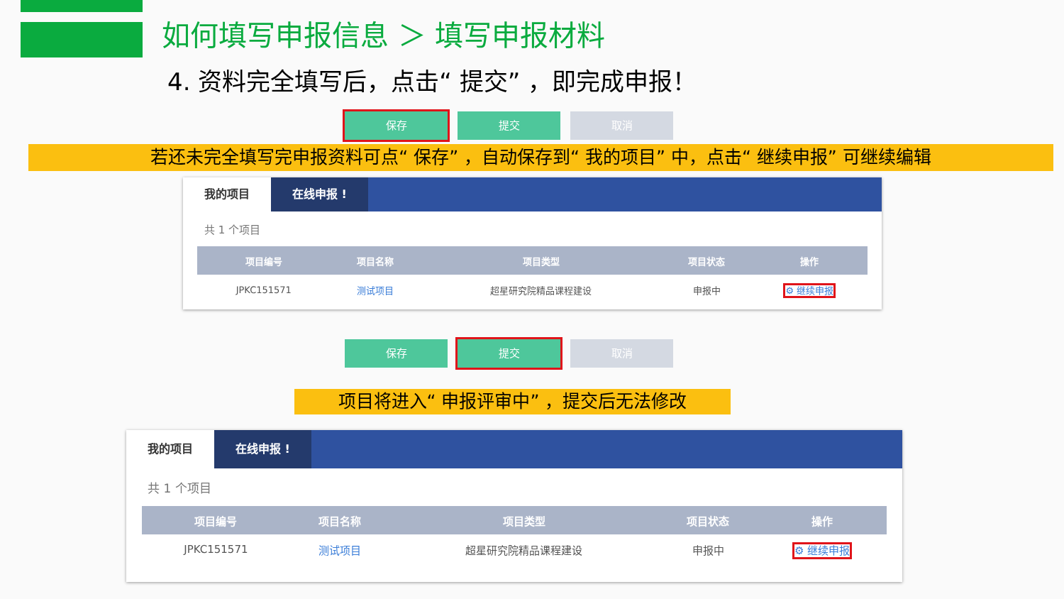如何填写申报信息 ＞ 填写申报材料
4. 资料完全填写后，点击“ 提交” ，即完成申报！
保存 提交 取消
若还未完全填写完申报资料可点“ 保存” ，自动保存到“ 我的项目” 中，点击“ 继续申报” 可继续编辑
我的项目 在线申报 !
共 1 个项目
| 项目编号 | 项目名称 | 项目类型 | 项目状态 | 操作 |
| --- | --- | --- | --- | --- |
| JPKC151571 | 测试项目 | 超星研究院精品课程建设 | 申报中 | ⚙ 继续申报 |
保存 提交 取消
项目将进入“ 申报评审中” ，提交后无法修改
我的项目 在线申报 !
共 1 个项目
| 项目编号 | 项目名称 | 项目类型 | 项目状态 | 操作 |
| --- | --- | --- | --- | --- |
| JPKC151571 | 测试项目 | 超星研究院精品课程建设 | 申报中 | ⚙ 继续申报 |